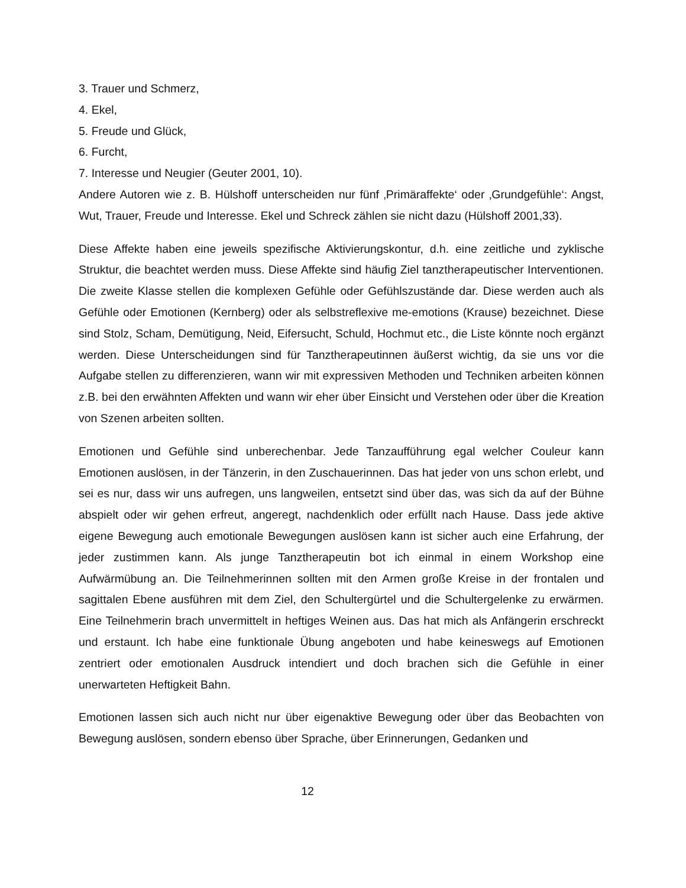3. Trauer und Schmerz,
4. Ekel,
5. Freude und Glück,
6. Furcht,
7. Interesse und Neugier (Geuter 2001, 10).
Andere Autoren wie z. B. Hülshoff unterscheiden nur fünf ‚Primäraffekte‘ oder ‚Grundgefühle‘: Angst, Wut, Trauer, Freude und Interesse. Ekel und Schreck zählen sie nicht dazu (Hülshoff 2001,33).
Diese Affekte haben eine jeweils spezifische Aktivierungskontur, d.h. eine zeitliche und zyklische Struktur, die beachtet werden muss. Diese Affekte sind häufig Ziel tanztherapeutischer Interventionen. Die zweite Klasse stellen die komplexen Gefühle oder Gefühlszustände dar. Diese werden auch als Gefühle oder Emotionen (Kernberg) oder als selbstreflexive me-emotions (Krause) bezeichnet. Diese sind Stolz, Scham, Demütigung, Neid, Eifersucht, Schuld, Hochmut etc., die Liste könnte noch ergänzt werden. Diese Unterscheidungen sind für Tanztherapeutinnen äußerst wichtig, da sie uns vor die Aufgabe stellen zu differenzieren, wann wir mit expressiven Methoden und Techniken arbeiten können z.B. bei den erwähnten Affekten und wann wir eher über Einsicht und Verstehen oder über die Kreation von Szenen arbeiten sollten.
Emotionen und Gefühle sind unberechenbar. Jede Tanzaufführung egal welcher Couleur kann Emotionen auslösen, in der Tänzerin, in den Zuschauerinnen. Das hat jeder von uns schon erlebt, und sei es nur, dass wir uns aufregen, uns langweilen, entsetzt sind über das, was sich da auf der Bühne abspielt oder wir gehen erfreut, angeregt, nachdenklich oder erfüllt nach Hause. Dass jede aktive eigene Bewegung auch emotionale Bewegungen auslösen kann ist sicher auch eine Erfahrung, der jeder zustimmen kann. Als junge Tanztherapeutin bot ich einmal in einem Workshop eine Aufwärmübung an. Die Teilnehmerinnen sollten mit den Armen große Kreise in der frontalen und sagittalen Ebene ausführen mit dem Ziel, den Schultergürtel und die Schultergelenke zu erwärmen. Eine Teilnehmerin brach unvermittelt in heftiges Weinen aus. Das hat mich als Anfängerin erschreckt und erstaunt. Ich habe eine funktionale Übung angeboten und habe keineswegs auf Emotionen zentriert oder emotionalen Ausdruck intendiert und doch brachen sich die Gefühle in einer unerwarteten Heftigkeit Bahn.
Emotionen lassen sich auch nicht nur über eigenaktive Bewegung oder über das Beobachten von Bewegung auslösen, sondern ebenso über Sprache, über Erinnerungen, Gedanken und
12